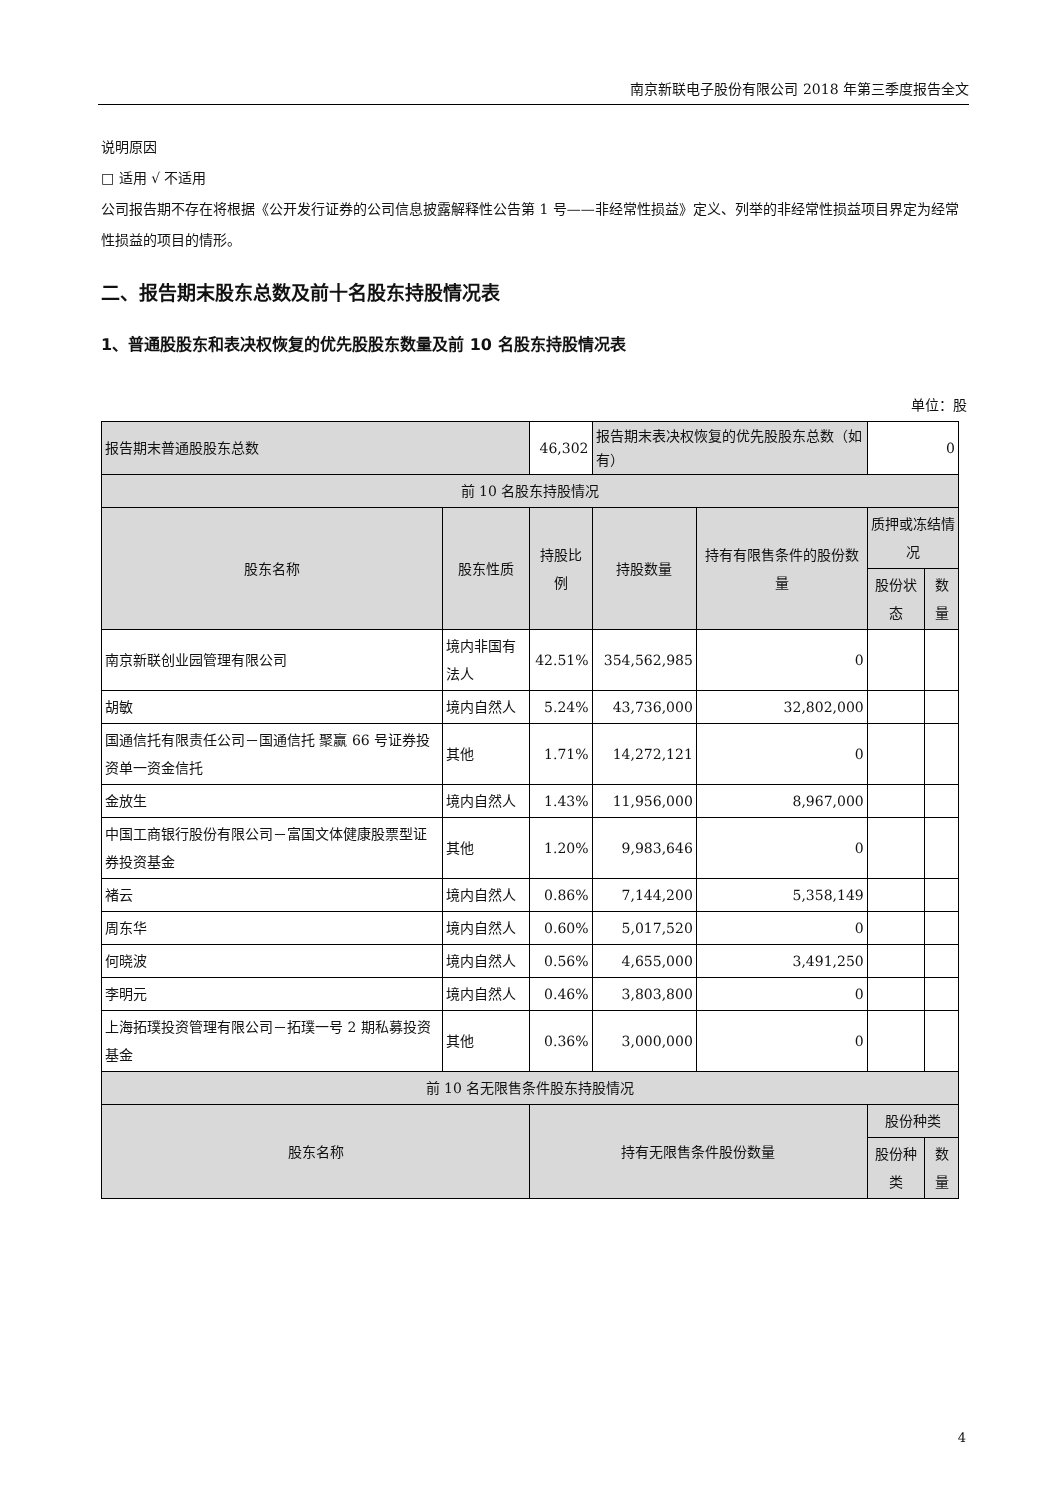南京新联电子股份有限公司 2018 年第三季度报告全文
说明原因
□ 适用 √ 不适用
公司报告期不存在将根据《公开发行证券的公司信息披露解释性公告第 1 号——非经常性损益》定义、列举的非经常性损益项目界定为经常性损益的项目的情形。
二、报告期末股东总数及前十名股东持股情况表
1、普通股股东和表决权恢复的优先股股东数量及前 10 名股东持股情况表
单位：股
| 报告期末普通股股东总数 | | 46,302 | 报告期末表决权恢复的优先股股东总数（如有） | | 0 | |
| 前 10 名股东持股情况 | | | | | | |
| 股东名称 | 股东性质 | 持股比例 | 持股数量 | 持有有限售条件的股份数量 | 质押或冻结情况 | |
| | | | | | 股份状态 | 数量 |
| 南京新联创业园管理有限公司 | 境内非国有法人 | 42.51% | 354,562,985 | 0 | | |
| 胡敏 | 境内自然人 | 5.24% | 43,736,000 | 32,802,000 | | |
| 国通信托有限责任公司－国通信托 聚赢 66 号证券投资单一资金信托 | 其他 | 1.71% | 14,272,121 | 0 | | |
| 金放生 | 境内自然人 | 1.43% | 11,956,000 | 8,967,000 | | |
| 中国工商银行股份有限公司－富国文体健康股票型证券投资基金 | 其他 | 1.20% | 9,983,646 | 0 | | |
| 褚云 | 境内自然人 | 0.86% | 7,144,200 | 5,358,149 | | |
| 周东华 | 境内自然人 | 0.60% | 5,017,520 | 0 | | |
| 何晓波 | 境内自然人 | 0.56% | 4,655,000 | 3,491,250 | | |
| 李明元 | 境内自然人 | 0.46% | 3,803,800 | 0 | | |
| 上海拓璞投资管理有限公司－拓璞一号 2 期私募投资基金 | 其他 | 0.36% | 3,000,000 | 0 | | |
| 前 10 名无限售条件股东持股情况 | | | | | | |
| 股东名称 | | 持有无限售条件股份数量 | | | 股份种类 | |
| | | | | | 股份种类 | 数量 |
4